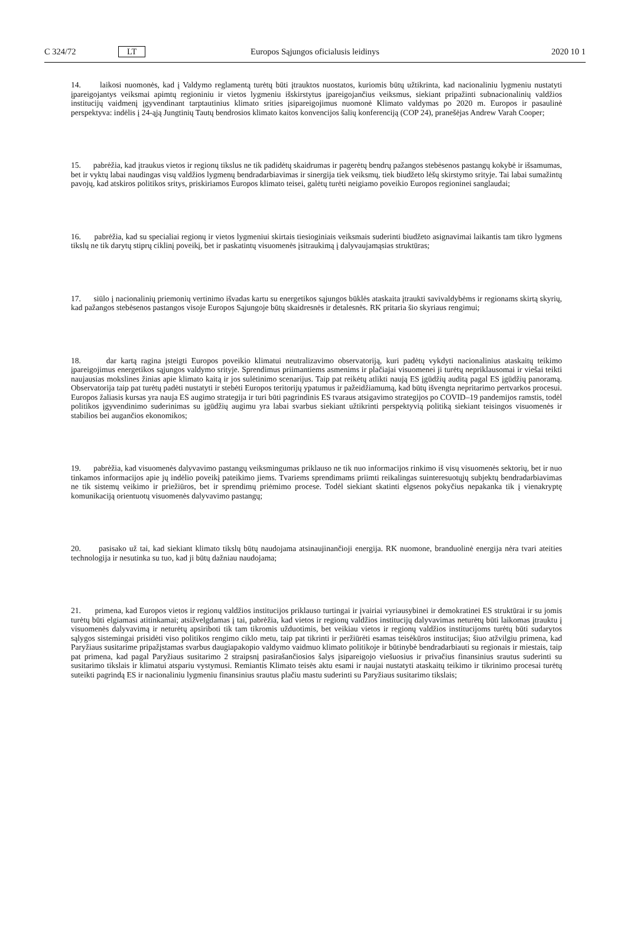C 324/72 LT Europos Sąjungos oficialusis leidinys 2020 10 1
14. laikosi nuomonės, kad į Valdymo reglamentą turėtų būti įtrauktos nuostatos, kuriomis būtų užtikrinta, kad nacionaliniu lygmeniu nustatyti įpareigojantys veiksmai apimtų regioniniu ir vietos lygmeniu išskirstytus įpareigojančius veiksmus, siekiant pripažinti subnacionalinių valdžios institucijų vaidmenį įgyvendinant tarptautinius klimato srities įsipareigojimus nuomonė Klimato valdymas po 2020 m. Europos ir pasaulinė perspektyva: indėlis į 24-ąją Jungtinių Tautų bendrosios klimato kaitos konvencijos šalių konferenciją (COP 24), pranešėjas Andrew Varah Cooper;
15. pabrėžia, kad įtraukus vietos ir regionų tikslus ne tik padidėtų skaidrumas ir pagerėtų bendrų pažangos stebėsenos pastangų kokybė ir išsamumas, bet ir vyktų labai naudingas visų valdžios lygmenų bendradarbiavimas ir sinergija tiek veiksmų, tiek biudžeto lėšų skirstymo srityje. Tai labai sumažintų pavojų, kad atskiros politikos sritys, priskiriamos Europos klimato teisei, galėtų turėti neigiamo poveikio Europos regioninei sanglaudai;
16. pabrėžia, kad su specialiai regionų ir vietos lygmeniui skirtais tiesioginiais veiksmais suderinti biudžeto asignavimai laikantis tam tikro lygmens tikslų ne tik darytų stiprų ciklinį poveikį, bet ir paskatintų visuomenės įsitraukimą į dalyvaujamąsias struktūras;
17. siūlo į nacionalinių priemonių vertinimo išvadas kartu su energetikos sąjungos būklės ataskaita įtraukti savivaldybėms ir regionams skirtą skyrių, kad pažangos stebėsenos pastangos visoje Europos Sąjungoje būtų skaidresnės ir detalesnės. RK pritaria šio skyriaus rengimui;
18. dar kartą ragina įsteigti Europos poveikio klimatui neutralizavimo observatoriją, kuri padėtų vykdyti nacionalinius ataskaitų teikimo įpareigojimus energetikos sąjungos valdymo srityje. Sprendimus priimantiems asmenims ir plačiajai visuomenei ji turėtų nepriklausomai ir viešai teikti naujausias mokslines žinias apie klimato kaitą ir jos sulėtinimo scenarijus. Taip pat reikėtų atlikti naują ES įgūdžių auditą pagal ES įgūdžių panoramą. Observatorija taip pat turėtų padėti nustatyti ir stebėti Europos teritorijų ypatumus ir pažeidžiamumą, kad būtų išvengta nepritarimo pertvarkos procesui. Europos žaliasis kursas yra nauja ES augimo strategija ir turi būti pagrindinis ES tvaraus atsigavimo strategijos po COVID–19 pandemijos ramstis, todėl politikos įgyvendinimo suderinimas su įgūdžių augimu yra labai svarbus siekiant užtikrinti perspektyvią politiką siekiant teisingos visuomenės ir stabilios bei augančios ekonomikos;
19. pabrėžia, kad visuomenės dalyvavimo pastangų veiksmingumas priklauso ne tik nuo informacijos rinkimo iš visų visuomenės sektorių, bet ir nuo tinkamos informacijos apie jų indėlio poveikį pateikimo jiems. Tvariems sprendimams priimti reikalingas suinteresuotųjų subjektų bendradarbiavimas ne tik sistemų veikimo ir priežiūros, bet ir sprendimų priėmimo procese. Todėl siekiant skatinti elgsenos pokyčius nepakanka tik į vienakryptę komunikaciją orientuotų visuomenės dalyvavimo pastangų;
20. pasisako už tai, kad siekiant klimato tikslų būtų naudojama atsinaujinančioji energija. RK nuomone, branduolinė energija nėra tvari ateities technologija ir nesutinka su tuo, kad ji būtų dažniau naudojama;
21. primena, kad Europos vietos ir regionų valdžios institucijos priklauso turtingai ir įvairiai vyriausybinei ir demokratinei ES struktūrai ir su jomis turėtų būti elgiamasi atitinkamai; atsižvelgdamas į tai, pabrėžia, kad vietos ir regionų valdžios institucijų dalyvavimas neturėtų būti laikomas įtrauktu į visuomenės dalyvavimą ir neturėtų apsiriboti tik tam tikromis užduotimis, bet veikiau vietos ir regionų valdžios institucijoms turėtų būti sudarytos sąlygos sistemingai prisidėti viso politikos rengimo ciklo metu, taip pat tikrinti ir peržiūrėti esamas teisėkūros institucijas; šiuo atžvilgiu primena, kad Paryžiaus susitarime pripažįstamas svarbus daugiapakopio valdymo vaidmuo klimato politikoje ir būtinybė bendradarbiauti su regionais ir miestais, taip pat primena, kad pagal Paryžiaus susitarimo 2 straipsnį pasirašančiosios šalys įsipareigojo viešuosius ir privačius finansinius srautus suderinti su susitarimo tikslais ir klimatui atspariu vystymusi. Remiantis Klimato teisės aktu esami ir naujai nustatyti ataskaitų teikimo ir tikrinimo procesai turėtų suteikti pagrindą ES ir nacionaliniu lygmeniu finansinius srautus plačiu mastu suderinti su Paryžiaus susitarimo tikslais;